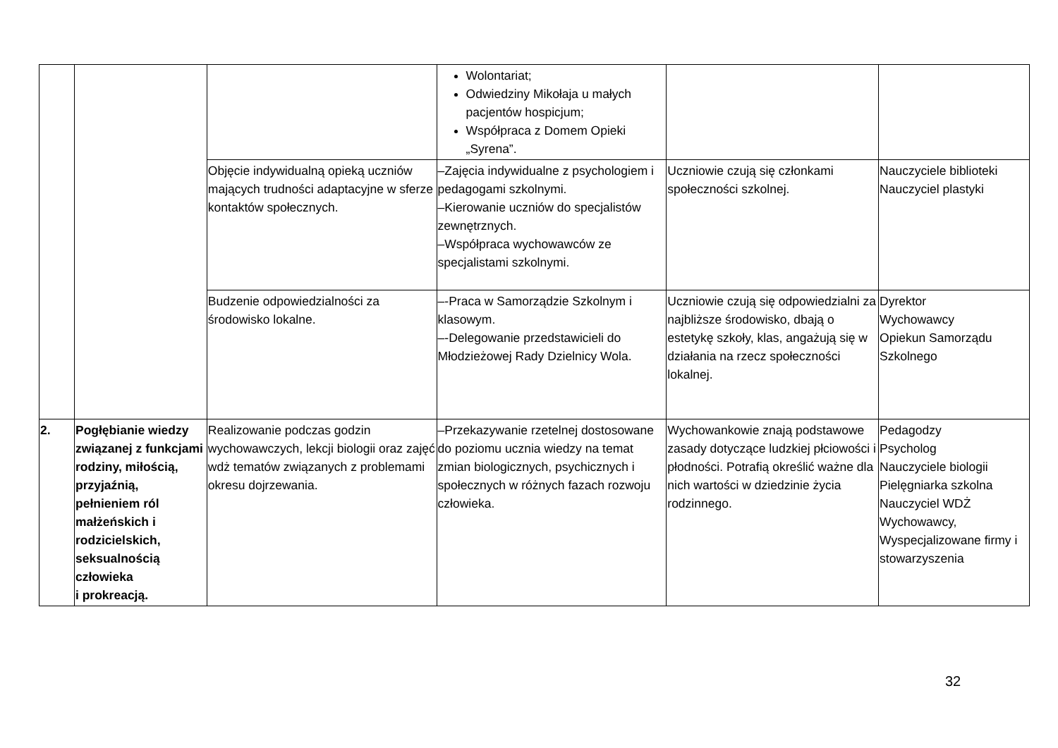| | | | Wolontariat; Odwiedziny Mikołaja u małych pacjentów hospicjum; Współpraca z Domem Opieki „Syrena”. | | |
| | | Objęcie indywidualną opieką uczniów mających trudności adaptacyjne w sferze kontaktów społecznych. | –Zajęcia indywidualne z psychologiem i pedagogami szkolnymi. –Kierowanie uczniów do specjalistów zewnętrznych. –Współpraca wychowawców ze specjalistami szkolnymi. | Uczniowie czują się członkami społeczności szkolnej. | Nauczyciele biblioteki Nauczyciel plastyki |
| | | Budzenie odpowiedzialności za środowisko lokalne. | –-Praca w Samorządzie Szkolnym i klasowym. –-Delegowanie przedstawicieli do Młodzieżowej Rady Dzielnicy Wola. | Uczniowie czują się odpowiedzialni za najbliższe środowisko, dbają o estetykę szkoły, klas, angażują się w działania na rzecz społeczności lokalnej. | Dyrektor Wychowawcy Opiekun Samorządu Szkolnego |
| 2. | Pogłębianie wiedzy związanej z funkcjami rodziny, miłością, przyjaźnią, pełnieniem ról małżeńskich i rodzicielskich, seksualnością człowieka i prokreacją. | Realizowanie podczas godzin wychowawczych, lekcji biologii oraz zajęć wdż tematów związanych z problemami okresu dojrzewania. | –Przekazywanie rzetelnej dostosowane do poziomu ucznia wiedzy na temat zmian biologicznych, psychicznych i społecznych w różnych fazach rozwoju człowieka. | Wychowankowie znają podstawowe zasady dotyczące ludzkiej płciowości i płodności. Potrafią określić ważne dla nich wartości w dziedzinie życia rodzinnego. | Pedagodzy Psycholog Nauczyciele biologii Pielęgniarka szkolna Nauczyciel WDŻ Wychowawcy, Wyspecjalizowane firmy i stowarzyszenia |
32